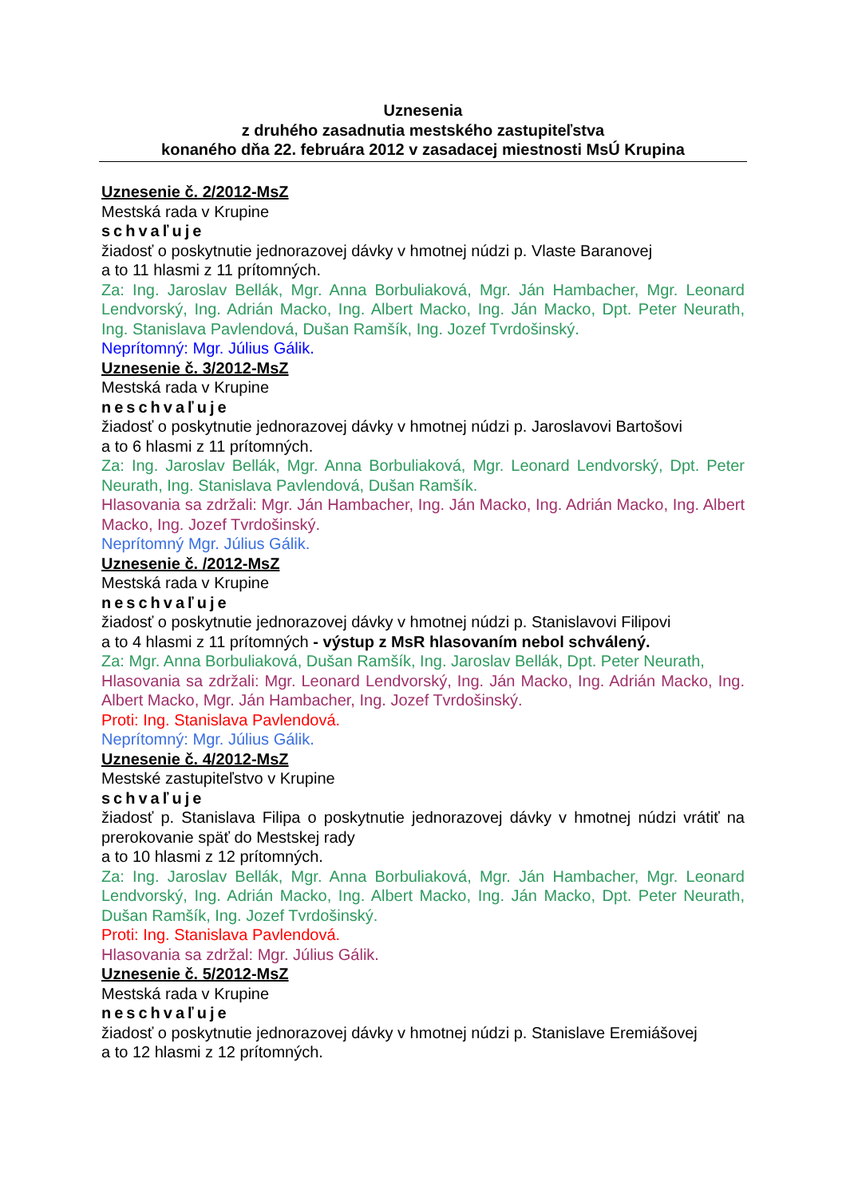Uznesenia
z druhého zasadnutia mestského zastupiteľstva
konaného dňa 22. februára 2012 v zasadacej miestnosti MsÚ Krupina
Uznesenie č. 2/2012-MsZ
Mestská rada v Krupine
schvaľuje
žiadosť o poskytnutie jednorazovej dávky v hmotnej núdzi p. Vlaste Baranovej
a to 11 hlasmi z 11 prítomných.
Za: Ing. Jaroslav Bellák, Mgr. Anna Borbuliaková, Mgr. Ján Hambacher, Mgr. Leonard Lendvorský, Ing. Adrián Macko, Ing. Albert Macko, Ing. Ján Macko, Dpt. Peter Neurath, Ing. Stanislava Pavlendová, Dušan Ramšík, Ing. Jozef Tvrdošinský.
Neprítomný: Mgr. Július Gálik.
Uznesenie č. 3/2012-MsZ
Mestská rada v Krupine
neschvaľuje
žiadosť o poskytnutie jednorazovej dávky v hmotnej núdzi p. Jaroslavovi Bartošovi
a to 6 hlasmi z 11 prítomných.
Za: Ing. Jaroslav Bellák, Mgr. Anna Borbuliaková, Mgr. Leonard Lendvorský, Dpt. Peter Neurath, Ing. Stanislava Pavlendová, Dušan Ramšík.
Hlasovania sa zdržali: Mgr. Ján Hambacher, Ing. Ján Macko, Ing. Adrián Macko, Ing. Albert Macko, Ing. Jozef Tvrdošinský.
Neprítomný Mgr. Július Gálik.
Uznesenie č. /2012-MsZ
Mestská rada v Krupine
neschvaľuje
žiadosť o poskytnutie jednorazovej dávky v hmotnej núdzi p. Stanislavovi Filipovi
a to 4 hlasmi z 11 prítomných - výstup z MsR hlasovaním nebol schválený.
Za: Mgr. Anna Borbuliaková, Dušan Ramšík, Ing. Jaroslav Bellák, Dpt. Peter Neurath,
Hlasovania sa zdržali: Mgr. Leonard Lendvorský, Ing. Ján Macko, Ing. Adrián Macko, Ing. Albert Macko, Mgr. Ján Hambacher, Ing. Jozef Tvrdošinský.
Proti: Ing. Stanislava Pavlendová.
Neprítomný: Mgr. Július Gálik.
Uznesenie č. 4/2012-MsZ
Mestské zastupiteľstvo v Krupine
schvaľuje
žiadosť p. Stanislava Filipa o poskytnutie jednorazovej dávky v hmotnej núdzi vrátiť na prerokovanie späť do Mestskej rady
a to 10 hlasmi z 12 prítomných.
Za: Ing. Jaroslav Bellák, Mgr. Anna Borbuliaková, Mgr. Ján Hambacher, Mgr. Leonard Lendvorský, Ing. Adrián Macko, Ing. Albert Macko, Ing. Ján Macko, Dpt. Peter Neurath, Dušan Ramšík, Ing. Jozef Tvrdošinský.
Proti: Ing. Stanislava Pavlendová.
Hlasovania sa zdržal: Mgr. Július Gálik.
Uznesenie č. 5/2012-MsZ
Mestská rada v Krupine
neschvaľuje
žiadosť o poskytnutie jednorazovej dávky v hmotnej núdzi p. Stanislave Eremiášovej
a to 12 hlasmi z 12 prítomných.